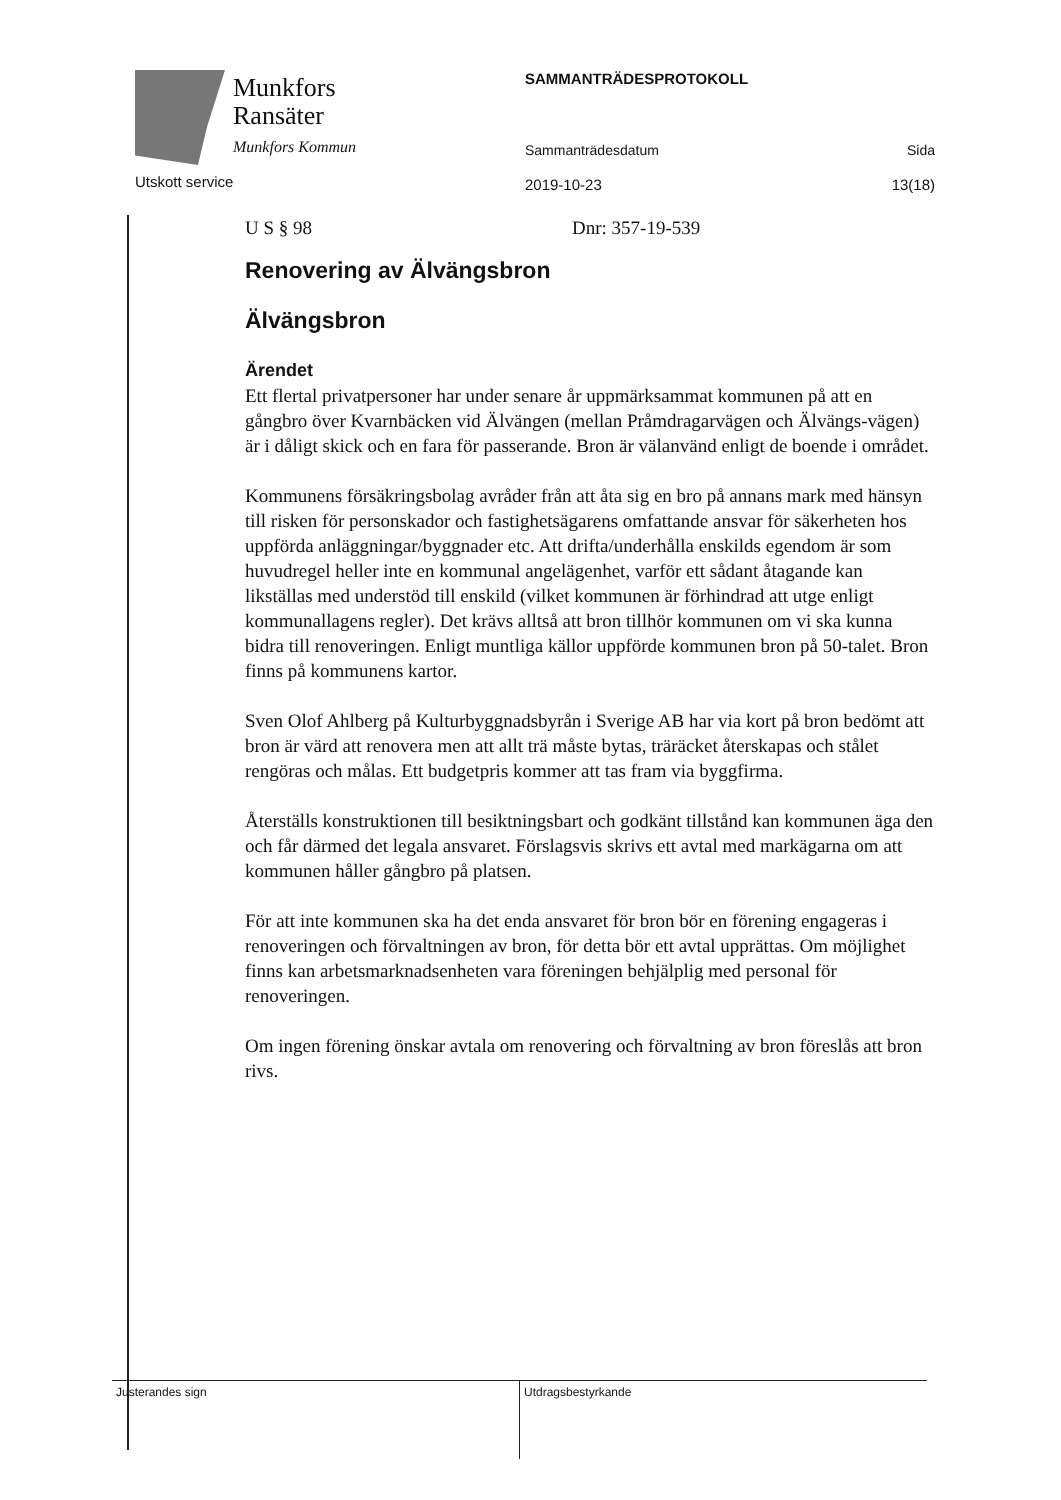Munkfors
Ransäter
Munkfors Kommun
Utskott service
SAMMANTRÄDESPROTOKOLL
Sammanträdesdatum Sida
2019-10-23 13(18)
U S § 98 Dnr: 357-19-539
Renovering av Älvängsbron
Älvängsbron
Ärendet
Ett flertal privatpersoner har under senare år uppmärksammat kommunen på att en gångbro över Kvarnbäcken vid Älvängen (mellan Pråmdragarvägen och Älvängs-vägen) är i dåligt skick och en fara för passerande. Bron är välanvänd enligt de boende i området.
Kommunens försäkringsbolag avråder från att åta sig en bro på annans mark med hänsyn till risken för personskador och fastighetsägarens omfattande ansvar för säkerheten hos uppförda anläggningar/byggnader etc. Att drifta/underhålla enskilds egendom är som huvudregel heller inte en kommunal angelägenhet, varför ett sådant åtagande kan likställas med understöd till enskild (vilket kommunen är förhindrad att utge enligt kommunallagens regler). Det krävs alltså att bron tillhör kommunen om vi ska kunna bidra till renoveringen. Enligt muntliga källor uppförde kommunen bron på 50-talet. Bron finns på kommunens kartor.
Sven Olof Ahlberg på Kulturbyggnadsbyrån i Sverige AB har via kort på bron bedömt att bron är värd att renovera men att allt trä måste bytas, träräcket återskapas och stålet rengöras och målas. Ett budgetpris kommer att tas fram via byggfirma.
Återställs konstruktionen till besiktningsbart och godkänt tillstånd kan kommunen äga den och får därmed det legala ansvaret. Förslagsvis skrivs ett avtal med markägarna om att kommunen håller gångbro på platsen.
För att inte kommunen ska ha det enda ansvaret för bron bör en förening engageras i renoveringen och förvaltningen av bron, för detta bör ett avtal upprättas. Om möjlighet finns kan arbetsmarknadsenheten vara föreningen behjälplig med personal för renoveringen.
Om ingen förening önskar avtala om renovering och förvaltning av bron föreslås att bron rivs.
Justerandes sign
Utdragsbestyrkande